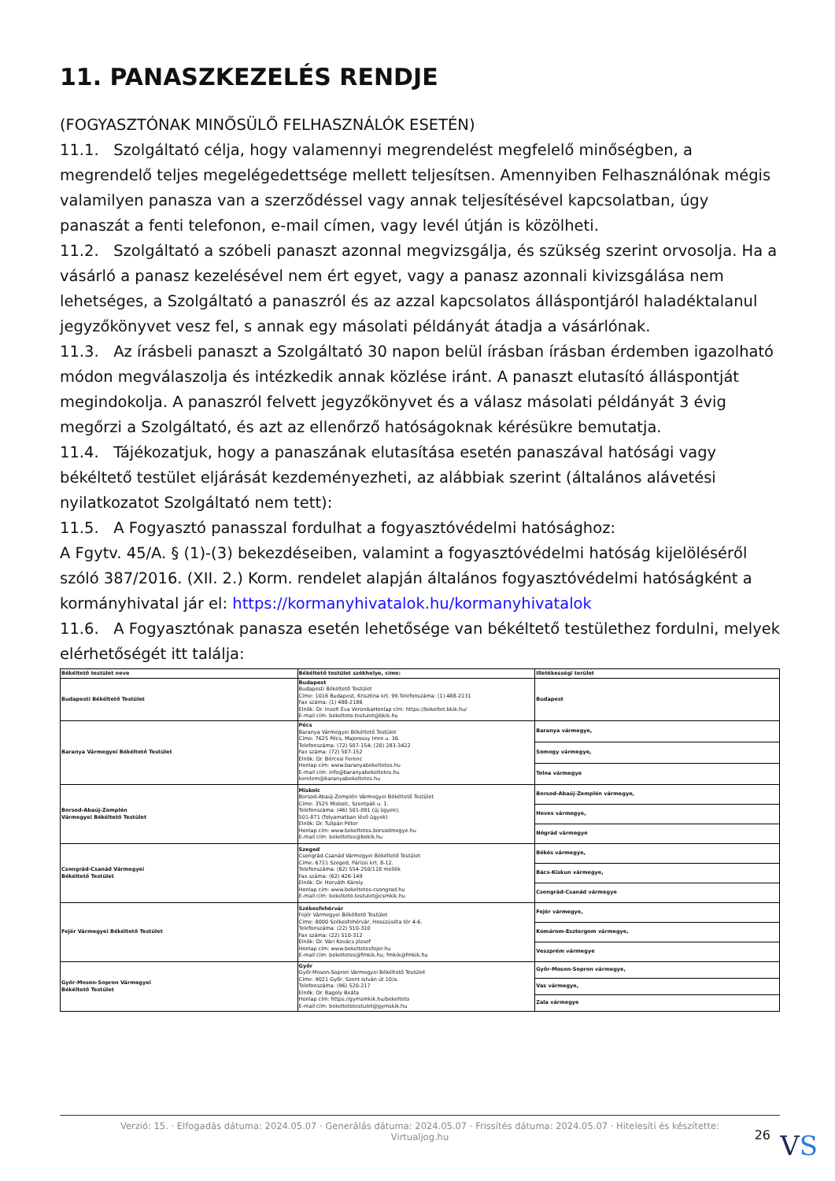11. PANASZKEZELÉS RENDJE
(FOGYASZTÓNAK MINŐSÜLŐ FELHASZNÁLÓK ESETÉN)
11.1. Szolgáltató célja, hogy valamennyi megrendelést megfelelő minőségben, a megrendelő teljes megelégedettsége mellett teljesítsen. Amennyiben Felhasználónak mégis valamilyen panasza van a szerződéssel vagy annak teljesítésével kapcsolatban, úgy panaszát a fenti telefonon, e-mail címen, vagy levél útján is közölheti.
11.2. Szolgáltató a szóbeli panaszt azonnal megvizsgálja, és szükség szerint orvosolja. Ha a vásárló a panasz kezelésével nem ért egyet, vagy a panasz azonnali kivizsgálása nem lehetséges, a Szolgáltató a panaszról és az azzal kapcsolatos álláspontjáról haladéktalanul jegyzőkönyvet vesz fel, s annak egy másolati példányát átadja a vásárlónak.
11.3. Az írásbeli panaszt a Szolgáltató 30 napon belül írásban írásban érdemben igazolható módon megválaszolja és intézkedik annak közlése iránt. A panaszt elutasító álláspontját megindokolja. A panaszról felvett jegyzőkönyvet és a válasz másolati példányát 3 évig megőrzi a Szolgáltató, és azt az ellenőrző hatóságoknak kérésükre bemutatja.
11.4. Tájékozatjuk, hogy a panaszának elutasítása esetén panaszával hatósági vagy békéltető testület eljárását kezdeményezheti, az alábbiak szerint (általános alávetési nyilatkozatot Szolgáltató nem tett):
11.5. A Fogyasztó panasszal fordulhat a fogyasztóvédelmi hatósághoz:
A Fgytv. 45/A. § (1)-(3) bekezdéseiben, valamint a fogyasztóvédelmi hatóság kijelöléséről szóló 387/2016. (XII. 2.) Korm. rendelet alapján általános fogyasztóvédelmi hatóságként a kormányhivatal jár el: https://kormanyhivatalok.hu/kormanyhivatalok
11.6. A Fogyasztónak panasza esetén lehetősége van békéltető testülethez fordulni, melyek elérhetőségét itt találja:
| Békéltető testület neve | Békéltető testület székhelye, címe: | Illetékességi terület |
| --- | --- | --- |
| Budapesti Békéltető Testület | Budapest Budapesti Békéltető Testület Címe: 1016 Budapest, Krisztina krt. 99.Telefonszáma: (1) 488-2131 Fax száma: (1) 488-2186 Elnök: Dr. Inzelt Éva VeronikaHonlap cím: https://bekeltet.bkik.hu/ E-mail cím: bekelteto.testulet@bkik.hu | Budapest |
| Baranya Vármegyei Békéltető Testület | Pécs Baranya Vármegyei Békéltető Testület Címe: 7625 Pécs, Majorossy Imre u. 36. Telefonszáma: (72) 507-154; (20) 283-3422 Fax száma: (72) 507-152 Elnök: Dr. Bércesi Ferenc Honlap cím: www.baranyabekeltetes.hu E-mail cím: info@baranyabekeltetes.hu kerelem@baranyabekeltetes.hu | Baranya vármegye, |
| | | Somogy vármegye, |
| | | Tolna vármegye |
| Borsod-Abaúj-Zemplén Vármegyei Békéltető Testület | Miskolc Borsod-Abaúj-Zemplén Vármegyei Békéltető Testület Címe: 3525 Miskolc, Szentpáli u. 1. Telefonszáma: (46) 501-091 (új ügyek); 501-871 (folyamatban lévő ügyek) Elnök: Dr. Tulipán Péter Honlap cím: www.bekeltetes.borsodmegye.hu E-mail cím: bekeltetes@bokik.hu | Borsod-Abaúj-Zemplén vármegye, |
| | | Heves vármegye, |
| | | Nógrád vármegye |
| Csongrád-Csanád Vármegyei Békéltető Testület | Szeged Csongrád-Csanád Vármegyei Békéltető Testület Címe: 6721 Szeged, Párizsi krt. 8-12. Telefonszáma: (62) 554-250/118 mellék Fax száma: (62) 426-149 Elnök: Dr. Horváth Károly Honlap cím: www.bekeltetes-csongrad.hu E-mail cím: bekelteto.testulet@csmkik.hu | Békés vármegye, |
| | | Bács-Kiskun vármegye, |
| | | Csongrád-Csanád vármegye |
| Fejér Vármegyei Békéltető Testület | Székesfehérvár Fejér Vármegyei Békéltető Testület Címe: 8000 Székesfehérvár, Hosszúséta tér 4-6. Telefonszáma: (22) 510-310 Fax száma: (22) 510-312 Elnök: Dr. Vári Kovács József Honlap cím: www.bekeltetesfejer.hu E-mail cím: bekeltetes@fmkik.hu; fmkik@fmkik.hu | Fejér vármegye, |
| | | Komárom-Esztergom vármegye, |
| | | Veszprém vármegye |
| Győr-Moson-Sopron Vármegyei Békéltető Testület | Győr Győr-Moson-Sopron Vármegyei Békéltető Testület Címe: 9021 Győr, Szent István út 10/a. Telefonszáma: (96) 520-217 Elnök: Dr. Bagoly Beáta Honlap cím: https://gymsmkik.hu/bekelteto E-mail cím: bekeltetotestulet@gymskik.hu | Győr-Moson-Sopron vármegye, |
| | | Vas vármegye, |
| | | Zala vármegye |
Verzió: 15. · Elfogadás dátuma: 2024.05.07 · Generálás dátuma: 2024.05.07 · Frissítés dátuma: 2024.05.07 · Hitelesíti és készítette:
Virtualjog.hu
26 VS